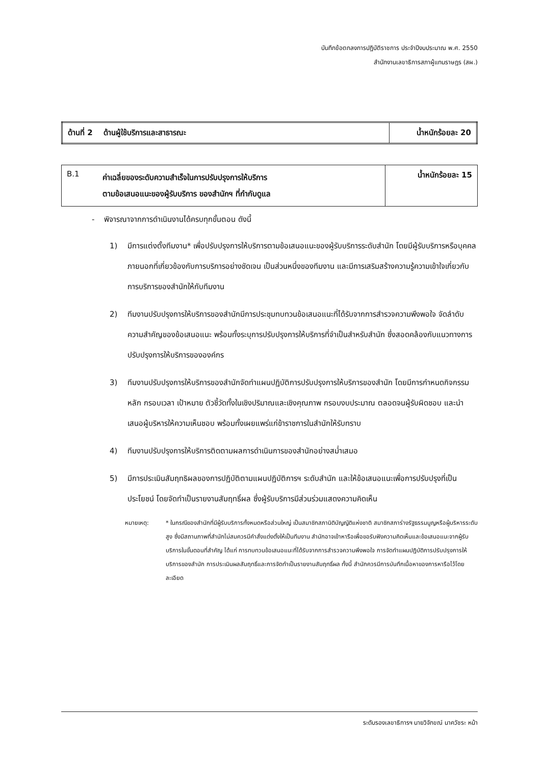บันทึกข้อตกลงการปฏิบัติราชการ ประจำปีงบประมาณ พ.ศ. 2550
สำนักงานเลขาธิการสภาผู้แทนราษฎร (สผ.)
| ด้านที่ 2 ด้านผู้ใช้บริการและสาธารณะ | น้ำหนักร้อยละ 20 |
| B.1 | ค่าเฉลี่ยของระดับความสำเร็จในการปรับปรุงการให้บริการ ตามข้อเสนอแนะของผู้รับบริการ ของสำนักฯ ที่กำกับดูแล | น้ำหนักร้อยละ 15 |
- พิจารณาจากการดำเนินงานได้ครบทุกขั้นตอน ดังนี้
1) มีการแต่งตั้งทีมงาน* เพื่อปรับปรุงการให้บริการตามข้อเสนอแนะของผู้รับบริการระดับสำนัก โดยมีผู้รับบริการหรือบุคคลภายนอกที่เกี่ยวข้องกับการบริการอย่างชัดเจน เป็นส่วนหนึ่งของทีมงาน และมีการเสริมสร้างความรู้ความเข้าใจเกี่ยวกับการบริการของสำนักให้กับทีมงาน
2) ทีมงานปรับปรุงการให้บริการของสำนักมีการประชุมทบทวนข้อเสนอแนะที่ได้รับจากการสำรวจความพึงพอใจ จัดลำดับความสำคัญของข้อเสนอแนะ พร้อมทั้งระบุการปรับปรุงการให้บริการที่จำเป็นสำหรับสำนัก ซึ่งสอดคล้องกับแนวทางการปรับปรุงการให้บริการขององค์กร
3) ทีมงานปรับปรุงการให้บริการของสำนักจัดทำแผนปฏิบัติการปรับปรุงการให้บริการของสำนัก โดยมีการกำหนดกิจกรรมหลัก กรอบเวลา เป้าหมาย ตัวชี้วัดทั้งในเชิงปริมาณและเชิงคุณภาพ กรอบงบประมาณ ตลอดจนผู้รับผิดชอบ และนำเสนอผู้บริหารให้ความเห็นชอบ พร้อมทั้งเผยแพร่แก่ข้าราชการในสำนักให้รับทราบ
4) ทีมงานปรับปรุงการให้บริการติดตามผลการดำเนินการของสำนักอย่างสม่ำเสมอ
5) มีการประเมินสัมฤทธิผลของการปฏิบัติตามแผนปฏิบัติการฯ ระดับสำนัก และให้ข้อเสนอแนะเพื่อการปรับปรุงที่เป็นประโยชน์ โดยจัดทำเป็นรายงานสัมฤทธิ์ผล ซึ่งผู้รับบริการมีส่วนร่วมแสดงความคิดเห็น
หมายเหตุ: * ในกรณีของสำนักที่มีผู้รับบริการทั้งหมดหรือส่วนใหญ่ เป็นสมาชิกสภานิติบัญญัติแห่งชาติ สมาชิกสภาร่างรัฐธรรมนูญหรือผู้บริหารระดับสูง ซึ่งมีสถานภาพที่สำนักไม่สมควรมีคำสั่งแต่งตั้งให้เป็นทีมงาน สำนักอาจเข้าหารือเพื่อขอรับฟังความคิดเห็นและข้อเสนอแนะจากผู้รับบริการในขั้นตอนที่สำคัญ ได้แก่ การทบทวนข้อเสนอแนะที่ได้รับจากการสำรวจความพึงพอใจ การจัดทำแผนปฏิบัติการปรับปรุงการให้บริการของสำนัก การประเมินผลสัมฤทธิ์และการจัดทำเป็นรายงานสัมฤทธิ์ผล ทั้งนี้ สำนักควรมีการบันทึกเนื้อหาของการหารือไว้โดยละเอียด
ระดับรองเลขาธิการฯ นายวิจักขณ์ นาควัชระ หน้า